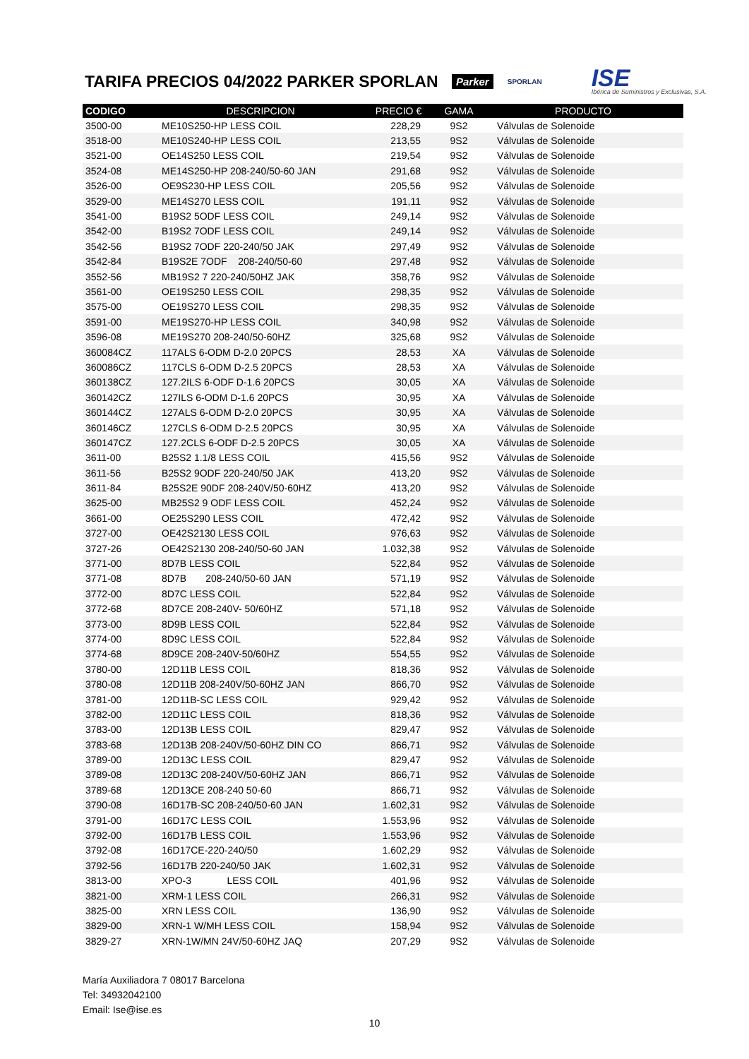TARIFA PRECIOS 04/2022 PARKER SPORLAN
Parker SPORLAN ISE
Ibérica de Suministros y Exclusivas, S.A.
| CODIGO | DESCRIPCION | PRECIO € | GAMA | PRODUCTO |
| --- | --- | --- | --- | --- |
| 3500-00 | ME10S250-HP LESS COIL | 228,29 | 9S2 | Válvulas de Solenoide |
| 3518-00 | ME10S240-HP LESS COIL | 213,55 | 9S2 | Válvulas de Solenoide |
| 3521-00 | OE14S250 LESS COIL | 219,54 | 9S2 | Válvulas de Solenoide |
| 3524-08 | ME14S250-HP 208-240/50-60 JAN | 291,68 | 9S2 | Válvulas de Solenoide |
| 3526-00 | OE9S230-HP LESS COIL | 205,56 | 9S2 | Válvulas de Solenoide |
| 3529-00 | ME14S270 LESS COIL | 191,11 | 9S2 | Válvulas de Solenoide |
| 3541-00 | B19S2 5ODF LESS COIL | 249,14 | 9S2 | Válvulas de Solenoide |
| 3542-00 | B19S2 7ODF LESS COIL | 249,14 | 9S2 | Válvulas de Solenoide |
| 3542-56 | B19S2 7ODF 220-240/50 JAK | 297,49 | 9S2 | Válvulas de Solenoide |
| 3542-84 | B19S2E 7ODF 208-240/50-60 | 297,48 | 9S2 | Válvulas de Solenoide |
| 3552-56 | MB19S2 7 220-240/50HZ JAK | 358,76 | 9S2 | Válvulas de Solenoide |
| 3561-00 | OE19S250 LESS COIL | 298,35 | 9S2 | Válvulas de Solenoide |
| 3575-00 | OE19S270 LESS COIL | 298,35 | 9S2 | Válvulas de Solenoide |
| 3591-00 | ME19S270-HP LESS COIL | 340,98 | 9S2 | Válvulas de Solenoide |
| 3596-08 | ME19S270 208-240/50-60HZ | 325,68 | 9S2 | Válvulas de Solenoide |
| 360084CZ | 117ALS 6-ODM D-2.0 20PCS | 28,53 | XA | Válvulas de Solenoide |
| 360086CZ | 117CLS 6-ODM D-2.5 20PCS | 28,53 | XA | Válvulas de Solenoide |
| 360138CZ | 127.2ILS 6-ODF D-1.6 20PCS | 30,05 | XA | Válvulas de Solenoide |
| 360142CZ | 127ILS 6-ODM D-1.6 20PCS | 30,95 | XA | Válvulas de Solenoide |
| 360144CZ | 127ALS 6-ODM D-2.0 20PCS | 30,95 | XA | Válvulas de Solenoide |
| 360146CZ | 127CLS 6-ODM D-2.5 20PCS | 30,95 | XA | Válvulas de Solenoide |
| 360147CZ | 127.2CLS 6-ODF D-2.5 20PCS | 30,05 | XA | Válvulas de Solenoide |
| 3611-00 | B25S2 1.1/8 LESS COIL | 415,56 | 9S2 | Válvulas de Solenoide |
| 3611-56 | B25S2 9ODF 220-240/50 JAK | 413,20 | 9S2 | Válvulas de Solenoide |
| 3611-84 | B25S2E 90DF 208-240V/50-60HZ | 413,20 | 9S2 | Válvulas de Solenoide |
| 3625-00 | MB25S2 9 ODF LESS COIL | 452,24 | 9S2 | Válvulas de Solenoide |
| 3661-00 | OE25S290 LESS COIL | 472,42 | 9S2 | Válvulas de Solenoide |
| 3727-00 | OE42S2130 LESS COIL | 976,63 | 9S2 | Válvulas de Solenoide |
| 3727-26 | OE42S2130 208-240/50-60 JAN | 1.032,38 | 9S2 | Válvulas de Solenoide |
| 3771-00 | 8D7B LESS COIL | 522,84 | 9S2 | Válvulas de Solenoide |
| 3771-08 | 8D7B 208-240/50-60 JAN | 571,19 | 9S2 | Válvulas de Solenoide |
| 3772-00 | 8D7C LESS COIL | 522,84 | 9S2 | Válvulas de Solenoide |
| 3772-68 | 8D7CE 208-240V- 50/60HZ | 571,18 | 9S2 | Válvulas de Solenoide |
| 3773-00 | 8D9B LESS COIL | 522,84 | 9S2 | Válvulas de Solenoide |
| 3774-00 | 8D9C LESS COIL | 522,84 | 9S2 | Válvulas de Solenoide |
| 3774-68 | 8D9CE 208-240V-50/60HZ | 554,55 | 9S2 | Válvulas de Solenoide |
| 3780-00 | 12D11B LESS COIL | 818,36 | 9S2 | Válvulas de Solenoide |
| 3780-08 | 12D11B 208-240V/50-60HZ JAN | 866,70 | 9S2 | Válvulas de Solenoide |
| 3781-00 | 12D11B-SC LESS COIL | 929,42 | 9S2 | Válvulas de Solenoide |
| 3782-00 | 12D11C LESS COIL | 818,36 | 9S2 | Válvulas de Solenoide |
| 3783-00 | 12D13B LESS COIL | 829,47 | 9S2 | Válvulas de Solenoide |
| 3783-68 | 12D13B 208-240V/50-60HZ DIN CO | 866,71 | 9S2 | Válvulas de Solenoide |
| 3789-00 | 12D13C LESS COIL | 829,47 | 9S2 | Válvulas de Solenoide |
| 3789-08 | 12D13C 208-240V/50-60HZ JAN | 866,71 | 9S2 | Válvulas de Solenoide |
| 3789-68 | 12D13CE 208-240 50-60 | 866,71 | 9S2 | Válvulas de Solenoide |
| 3790-08 | 16D17B-SC 208-240/50-60 JAN | 1.602,31 | 9S2 | Válvulas de Solenoide |
| 3791-00 | 16D17C LESS COIL | 1.553,96 | 9S2 | Válvulas de Solenoide |
| 3792-00 | 16D17B LESS COIL | 1.553,96 | 9S2 | Válvulas de Solenoide |
| 3792-08 | 16D17CE-220-240/50 | 1.602,29 | 9S2 | Válvulas de Solenoide |
| 3792-56 | 16D17B 220-240/50 JAK | 1.602,31 | 9S2 | Válvulas de Solenoide |
| 3813-00 | XPO-3 LESS COIL | 401,96 | 9S2 | Válvulas de Solenoide |
| 3821-00 | XRM-1 LESS COIL | 266,31 | 9S2 | Válvulas de Solenoide |
| 3825-00 | XRN LESS COIL | 136,90 | 9S2 | Válvulas de Solenoide |
| 3829-00 | XRN-1 W/MH LESS COIL | 158,94 | 9S2 | Válvulas de Solenoide |
| 3829-27 | XRN-1W/MN 24V/50-60HZ JAQ | 207,29 | 9S2 | Válvulas de Solenoide |
María Auxiliadora 7 08017 Barcelona
Tel: 34932042100
Email: Ise@ise.es
10